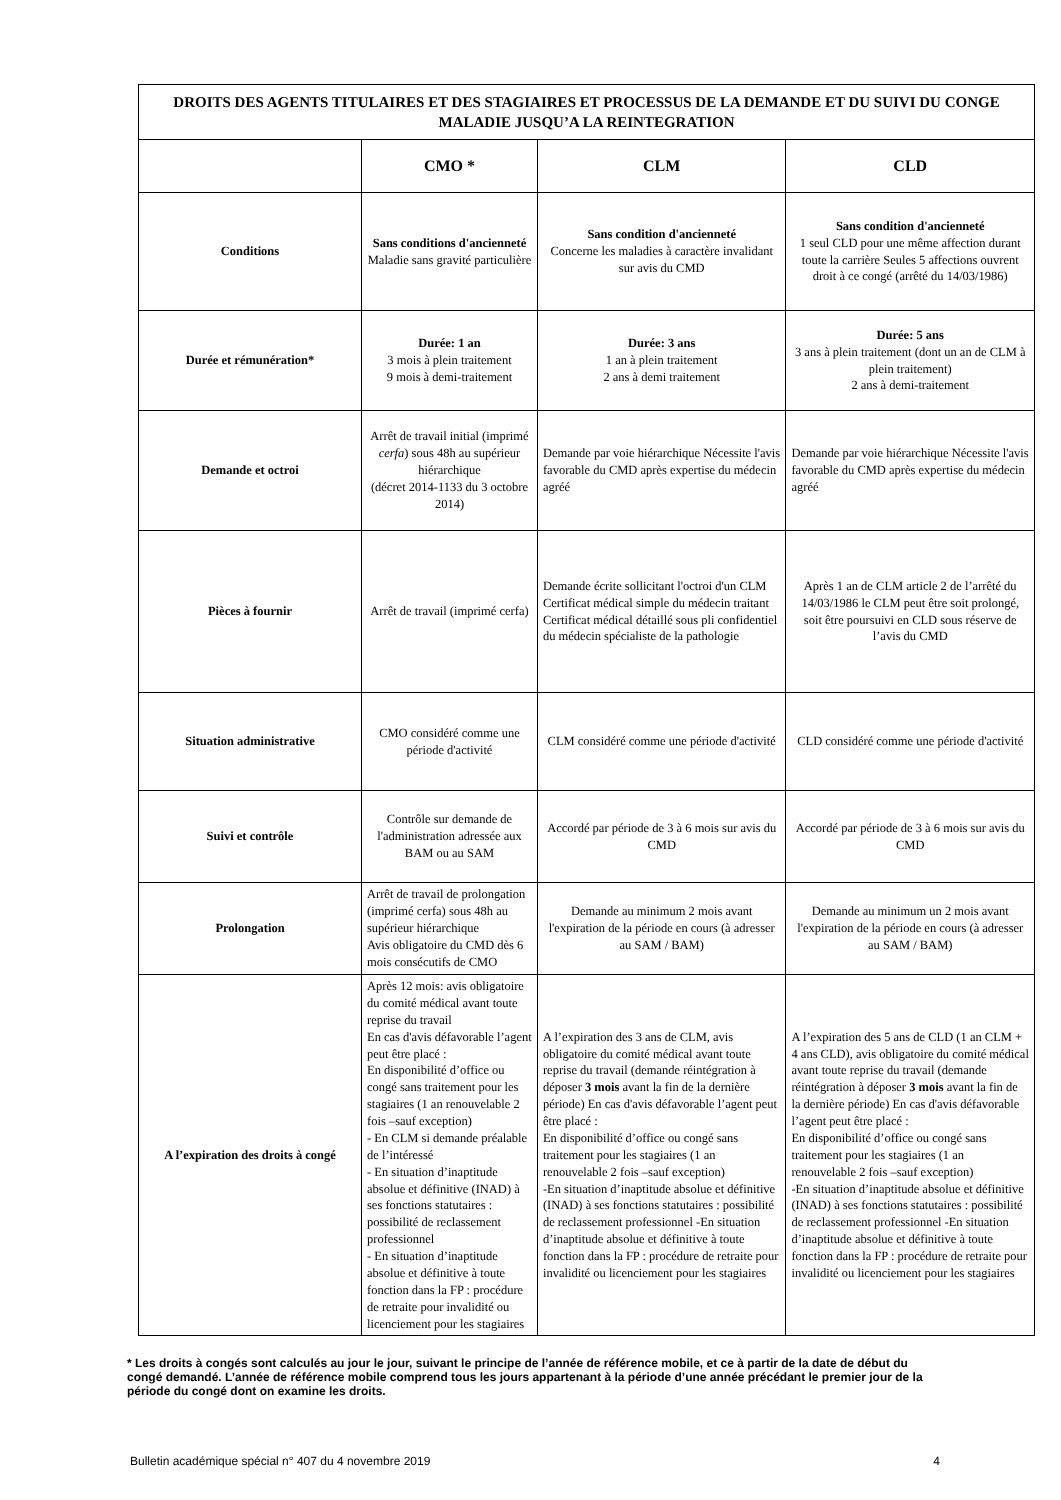| DROITS DES AGENTS TITULAIRES ET DES STAGIAIRES ET PROCESSUS DE LA DEMANDE ET DU SUIVI DU CONGE MALADIE JUSQU’A LA REINTEGRATION | | | |
| | CMO * | CLM | CLD |
| Conditions | Sans conditions d'ancienneté Maladie sans gravité particulière | Sans condition d'ancienneté Concerne les maladies à caractère invalidant sur avis du CMD | Sans condition d'ancienneté 1 seul CLD pour une même affection durant toute la carrière Seules 5 affections ouvrent droit à ce congé (arrêté du 14/03/1986) |
| Durée et rémunération* | Durée: 1 an 3 mois à plein traitement 9 mois à demi-traitement | Durée: 3 ans 1 an à plein traitement 2 ans à demi traitement | Durée: 5 ans 3 ans à plein traitement (dont un an de CLM à plein traitement) 2 ans à demi-traitement |
| Demande et octroi | Arrêt de travail initial (imprimé cerfa ) sous 48h au supérieur hiérarchique (décret 2014-1133 du 3 octobre 2014) | Demande par voie hiérarchique Nécessite l'avis favorable du CMD après expertise du médecin agréé | Demande par voie hiérarchique Nécessite l'avis favorable du CMD après expertise du médecin agréé |
| Pièces à fournir | Arrêt de travail (imprimé cerfa) | Demande écrite sollicitant l'octroi d'un CLM Certificat médical simple du médecin traitant Certificat médical détaillé sous pli confidentiel du médecin spécialiste de la pathologie | Après 1 an de CLM article 2 de l’arrêté du 14/03/1986 le CLM peut être soit prolongé, soit être poursuivi en CLD sous réserve de l’avis du CMD |
| Situation administrative | CMO considéré comme une période d'activité | CLM considéré comme une période d'activité | CLD considéré comme une période d'activité |
| Suivi et contrôle | Contrôle sur demande de l'administration adressée aux BAM ou au SAM | Accordé par période de 3 à 6 mois sur avis du CMD | Accordé par période de 3 à 6 mois sur avis du CMD |
| Prolongation | Arrêt de travail de prolongation (imprimé cerfa) sous 48h au supérieur hiérarchique Avis obligatoire du CMD dès 6 mois consécutifs de CMO | Demande au minimum 2 mois avant l'expiration de la période en cours (à adresser au SAM / BAM) | Demande au minimum un 2 mois avant l'expiration de la période en cours (à adresser au SAM / BAM) |
| A l’expiration des droits à congé | Après 12 mois: avis obligatoire du comité médical avant toute reprise du travail En cas d'avis défavorable l’agent peut être placé : En disponibilité d’office ou congé sans traitement pour les stagiaires (1 an renouvelable 2 fois –sauf exception) - En CLM si demande préalable de l’intéressé - En situation d’inaptitude absolue et définitive (INAD) à ses fonctions statutaires : possibilité de reclassement professionnel - En situation d’inaptitude absolue et définitive à toute fonction dans la FP : procédure de retraite pour invalidité ou licenciement pour les stagiaires | A l’expiration des 3 ans de CLM, avis obligatoire du comité médical avant toute reprise du travail (demande réintégration à déposer 3 mois avant la fin de la dernière période) En cas d'avis défavorable l’agent peut être placé : En disponibilité d’office ou congé sans traitement pour les stagiaires (1 an renouvelable 2 fois –sauf exception) -En situation d’inaptitude absolue et définitive (INAD) à ses fonctions statutaires : possibilité de reclassement professionnel -En situation d’inaptitude absolue et définitive à toute fonction dans la FP : procédure de retraite pour invalidité ou licenciement pour les stagiaires | A l’expiration des 5 ans de CLD (1 an CLM + 4 ans CLD), avis obligatoire du comité médical avant toute reprise du travail (demande réintégration à déposer 3 mois avant la fin de la dernière période) En cas d'avis défavorable l’agent peut être placé : En disponibilité d’office ou congé sans traitement pour les stagiaires (1 an renouvelable 2 fois –sauf exception) -En situation d’inaptitude absolue et définitive (INAD) à ses fonctions statutaires : possibilité de reclassement professionnel -En situation d’inaptitude absolue et définitive à toute fonction dans la FP : procédure de retraite pour invalidité ou licenciement pour les stagiaires |
* Les droits à congés sont calculés au jour le jour, suivant le principe de l’année de référence mobile, et ce à partir de la date de début du congé demandé. L’année de référence mobile comprend tous les jours appartenant à la période d’une année précédant le premier jour de la période du congé dont on examine les droits.
Bulletin académique spécial n° 407 du 4 novembre 2019 4